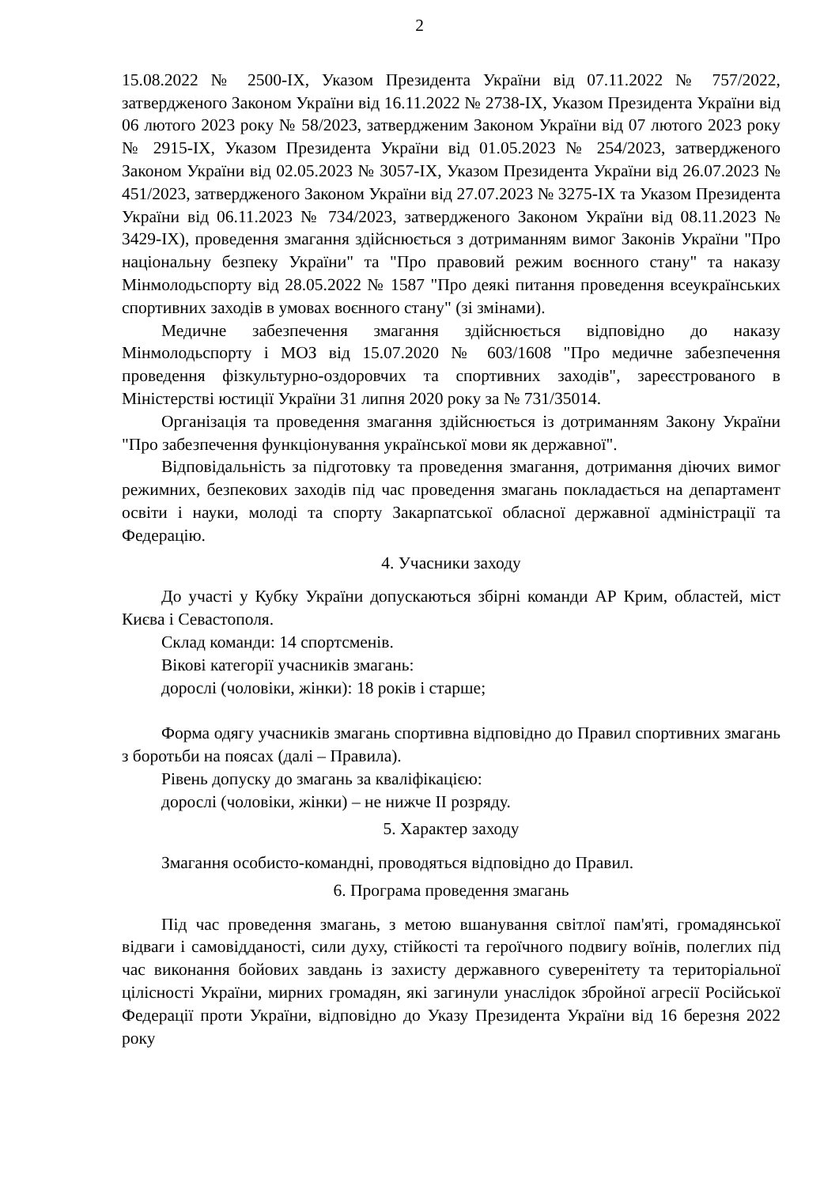2
15.08.2022 № 2500-IX, Указом Президента України від 07.11.2022 № 757/2022, затвердженого Законом України від 16.11.2022 № 2738-IX, Указом Президента України від 06 лютого 2023 року № 58/2023, затвердженим Законом України від 07 лютого 2023 року № 2915-IX, Указом Президента України від 01.05.2023 № 254/2023, затвердженого Законом України від 02.05.2023 № 3057-IX, Указом Президента України від 26.07.2023 № 451/2023, затвердженого Законом України від 27.07.2023 № 3275-IX та Указом Президента України від 06.11.2023 № 734/2023, затвердженого Законом України від 08.11.2023 № 3429-IX), проведення змагання здійснюється з дотриманням вимог Законів України "Про національну безпеку України" та "Про правовий режим воєнного стану" та наказу Мінмолодьспорту від 28.05.2022 № 1587 "Про деякі питання проведення всеукраїнських спортивних заходів в умовах воєнного стану" (зі змінами).
Медичне забезпечення змагання здійснюється відповідно до наказу Мінмолодьспорту і МОЗ від 15.07.2020 № 603/1608 "Про медичне забезпечення проведення фізкультурно-оздоровчих та спортивних заходів", зареєстрованого в Міністерстві юстиції України 31 липня 2020 року за № 731/35014.
Організація та проведення змагання здійснюється із дотриманням Закону України "Про забезпечення функціонування української мови як державної".
Відповідальність за підготовку та проведення змагання, дотримання діючих вимог режимних, безпекових заходів під час проведення змагань покладається на департамент освіти і науки, молоді та спорту Закарпатської обласної державної адміністрації та Федерацію.
4. Учасники заходу
До участі у Кубку України допускаються збірні команди АР Крим, областей, міст Києва і Севастополя.
Склад команди: 14 спортсменів.
Вікові категорії учасників змагань:
дорослі (чоловіки, жінки): 18 років і старше;
Форма одягу учасників змагань спортивна відповідно до Правил спортивних змагань з боротьби на поясах (далі – Правила).
Рівень допуску до змагань за кваліфікацією:
дорослі (чоловіки, жінки) – не нижче II розряду.
5. Характер заходу
Змагання особисто-командні, проводяться відповідно до Правил.
6. Програма проведення змагань
Під час проведення змагань, з метою вшанування світлої пам'яті, громадянської відваги і самовідданості, сили духу, стійкості та героїчного подвигу воїнів, полеглих під час виконання бойових завдань із захисту державного суверенітету та територіальної цілісності України, мирних громадян, які загинули унаслідок збройної агресії Російської Федерації проти України, відповідно до Указу Президента України від 16 березня 2022 року